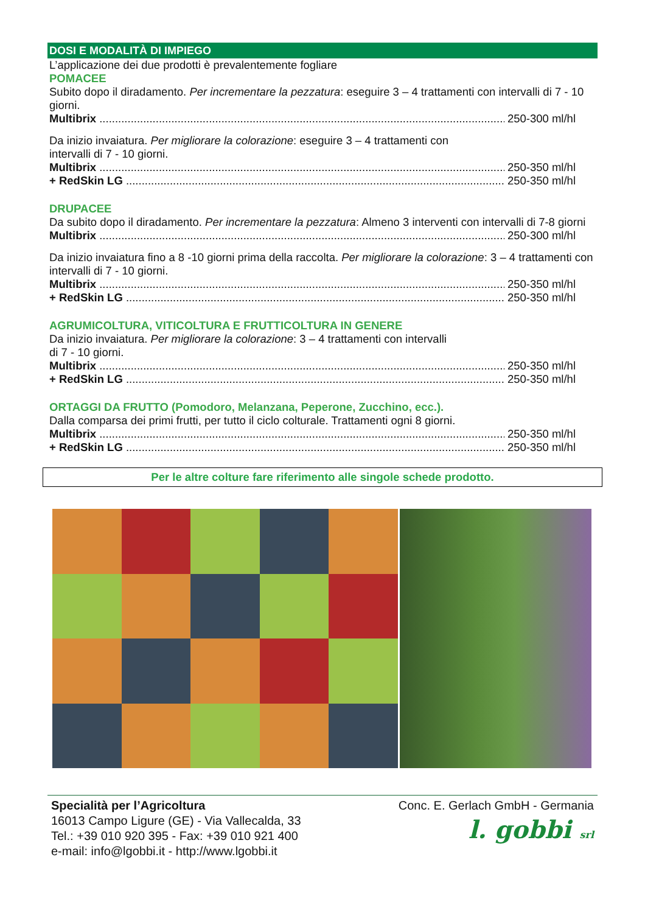DOSI E MODALITÀ DI IMPIEGO
L’applicazione dei due prodotti è prevalentemente fogliare
POMACEE
Subito dopo il diradamento. Per incrementare la pezzatura: eseguire 3 – 4 trattamenti con intervalli di 7 - 10 giorni.
Multibrix 250-300 ml/hl
Da inizio invaiatura. Per migliorare la colorazione: eseguire 3 – 4 trattamenti con
intervalli di 7 - 10 giorni.
Multibrix 250-350 ml/hl
+ RedSkin LG 250-350 ml/hl
DRUPACEE
Da subito dopo il diradamento. Per incrementare la pezzatura: Almeno 3 interventi con intervalli di 7-8 giorni
Multibrix 250-300 ml/hl
Da inizio invaiatura fino a 8 -10 giorni prima della raccolta. Per migliorare la colorazione: 3 – 4 trattamenti con intervalli di 7 - 10 giorni.
Multibrix 250-350 ml/hl
+ RedSkin LG 250-350 ml/hl
AGRUMICOLTURA, VITICOLTURA E FRUTTICOLTURA IN GENERE
Da inizio invaiatura. Per migliorare la colorazione: 3 – 4 trattamenti con intervalli
di 7 - 10 giorni.
Multibrix 250-350 ml/hl
+ RedSkin LG 250-350 ml/hl
ORTAGGI DA FRUTTO (Pomodoro, Melanzana, Peperone, Zucchino, ecc.).
Dalla comparsa dei primi frutti, per tutto il ciclo colturale. Trattamenti ogni 8 giorni.
Multibrix 250-350 ml/hl
+ RedSkin LG 250-350 ml/hl
Per le altre colture fare riferimento alle singole schede prodotto.
Specialità per l’Agricoltura
16013 Campo Ligure (GE) - Via Vallecalda, 33
Tel.: +39 010 920 395 - Fax: +39 010 921 400
e-mail: info@lgobbi.it - http://www.lgobbi.it
Conc. E. Gerlach GmbH - Germania
l. gobbi srl